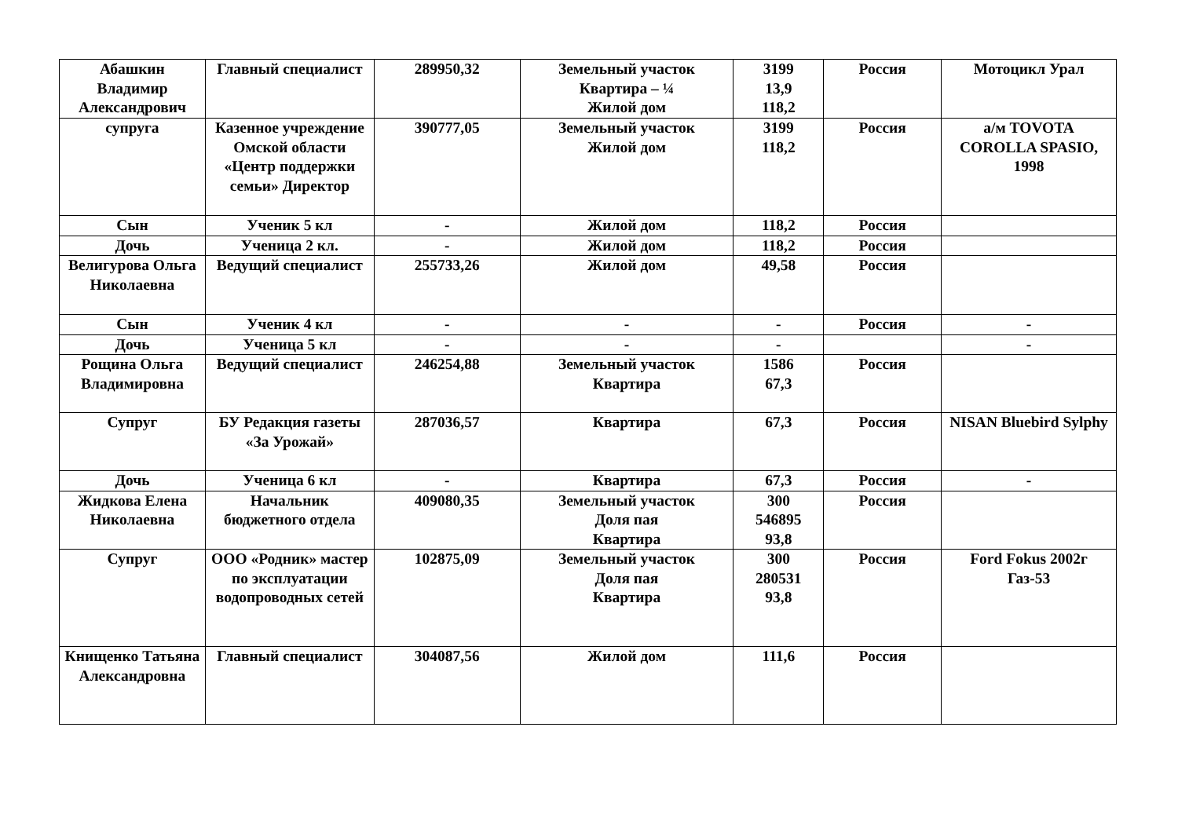| Абашкин Владимир Александрович | Главный специалист | 289950,32 | Земельный участок Квартира – ¼ Жилой дом | 3199 13,9 118,2 | Россия | Мотоцикл Урал |
| супруга | Казенное учреждение Омской области «Центр поддержки семьи» Директор | 390777,05 | Земельный участок Жилой дом | 3199 118,2 | Россия | а/м TOVOTA COROLLA SPASIO, 1998 |
| Сын | Ученик 5 кл | - | Жилой дом | 118,2 | Россия | |
| Дочь | Ученица 2 кл. | - | Жилой дом | 118,2 | Россия | |
| Велигурова Ольга Николаевна | Ведущий специалист | 255733,26 | Жилой дом | 49,58 | Россия | |
| Сын | Ученик 4 кл | - | - | - | Россия | - |
| Дочь | Ученица 5 кл | - | - | - | | - |
| Рощина Ольга Владимировна | Ведущий специалист | 246254,88 | Земельный участок Квартира | 1586 67,3 | Россия | |
| Супруг | БУ Редакция газеты «За Урожай» | 287036,57 | Квартира | 67,3 | Россия | NISAN Bluebird Sylphy |
| Дочь | Ученица 6 кл | - | Квартира | 67,3 | Россия | - |
| Жидкова Елена Николаевна | Начальник бюджетного отдела | 409080,35 | Земельный участок Доля пая Квартира | 300 546895 93,8 | Россия | |
| Супруг | ООО «Родник» мастер по эксплуатации водопроводных сетей | 102875,09 | Земельный участок Доля пая Квартира | 300 280531 93,8 | Россия | Ford Fokus 2002г Газ-53 |
| Книщенко Татьяна Александровна | Главный специалист | 304087,56 | Жилой дом | 111,6 | Россия | |